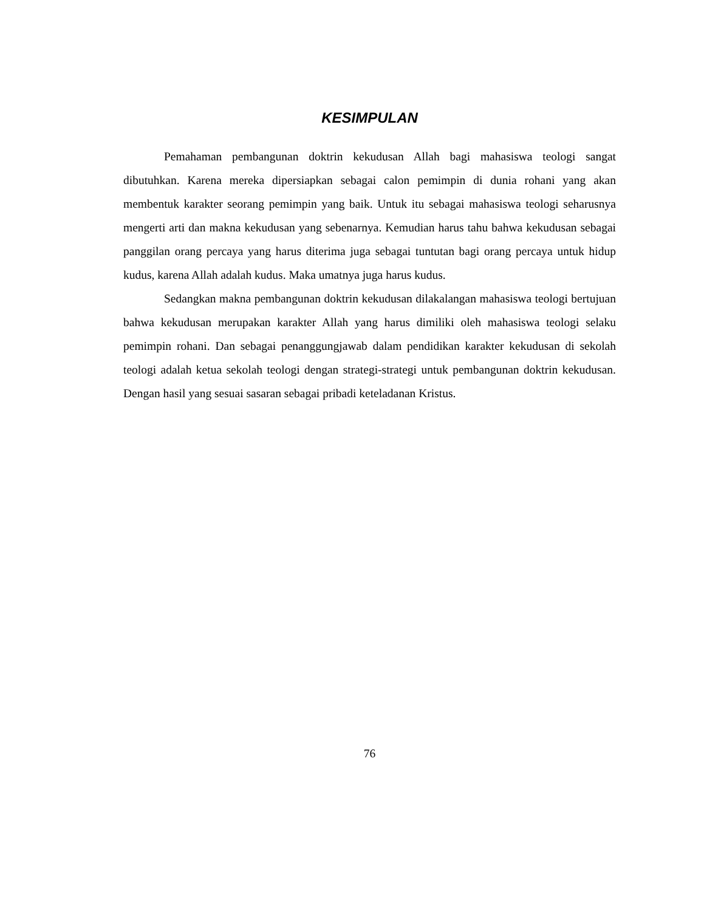KESIMPULAN
Pemahaman pembangunan doktrin kekudusan Allah bagi mahasiswa teologi sangat dibutuhkan. Karena mereka dipersiapkan sebagai calon pemimpin di dunia rohani yang akan membentuk karakter seorang pemimpin yang baik. Untuk itu sebagai mahasiswa teologi seharusnya mengerti arti dan makna kekudusan yang sebenarnya. Kemudian harus tahu bahwa kekudusan sebagai panggilan orang percaya yang harus diterima juga sebagai tuntutan bagi orang percaya untuk hidup kudus, karena Allah adalah kudus. Maka umatnya juga harus kudus.
Sedangkan makna pembangunan doktrin kekudusan dilakalangan mahasiswa teologi bertujuan bahwa kekudusan merupakan karakter Allah yang harus dimiliki oleh mahasiswa teologi selaku pemimpin rohani. Dan sebagai penanggungjawab dalam pendidikan karakter kekudusan di sekolah teologi adalah ketua sekolah teologi dengan strategi-strategi untuk pembangunan doktrin kekudusan. Dengan hasil yang sesuai sasaran sebagai pribadi keteladanan Kristus.
76